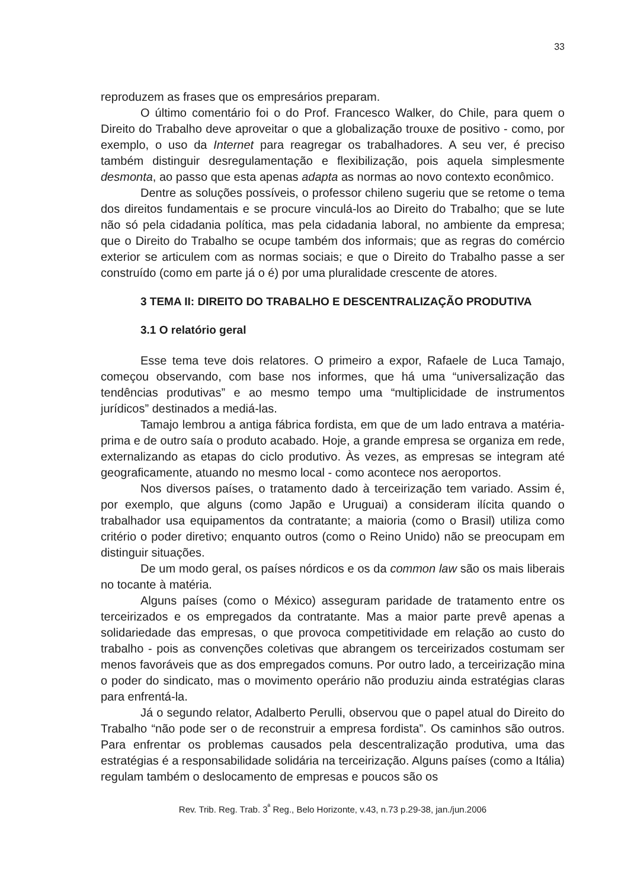33
reproduzem as frases que os empresários preparam.
O último comentário foi o do Prof. Francesco Walker, do Chile, para quem o Direito do Trabalho deve aproveitar o que a globalização trouxe de positivo - como, por exemplo, o uso da Internet para reagregar os trabalhadores. A seu ver, é preciso também distinguir desregulamentação e flexibilização, pois aquela simplesmente desmonta, ao passo que esta apenas adapta as normas ao novo contexto econômico.
Dentre as soluções possíveis, o professor chileno sugeriu que se retome o tema dos direitos fundamentais e se procure vinculá-los ao Direito do Trabalho; que se lute não só pela cidadania política, mas pela cidadania laboral, no ambiente da empresa; que o Direito do Trabalho se ocupe também dos informais; que as regras do comércio exterior se articulem com as normas sociais; e que o Direito do Trabalho passe a ser construído (como em parte já o é) por uma pluralidade crescente de atores.
3 TEMA II: DIREITO DO TRABALHO E DESCENTRALIZAÇÃO PRODUTIVA
3.1 O relatório geral
Esse tema teve dois relatores. O primeiro a expor, Rafaele de Luca Tamajo, começou observando, com base nos informes, que há uma “universalização das tendências produtivas” e ao mesmo tempo uma “multiplicidade de instrumentos jurídicos” destinados a mediá-las.
Tamajo lembrou a antiga fábrica fordista, em que de um lado entrava a matéria-prima e de outro saía o produto acabado. Hoje, a grande empresa se organiza em rede, externalizando as etapas do ciclo produtivo. Às vezes, as empresas se integram até geograficamente, atuando no mesmo local - como acontece nos aeroportos.
Nos diversos países, o tratamento dado à terceirização tem variado. Assim é, por exemplo, que alguns (como Japão e Uruguai) a consideram ilícita quando o trabalhador usa equipamentos da contratante; a maioria (como o Brasil) utiliza como critério o poder diretivo; enquanto outros (como o Reino Unido) não se preocupam em distinguir situações.
De um modo geral, os países nórdicos e os da common law são os mais liberais no tocante à matéria.
Alguns países (como o México) asseguram paridade de tratamento entre os terceirizados e os empregados da contratante. Mas a maior parte prevê apenas a solidariedade das empresas, o que provoca competitividade em relação ao custo do trabalho - pois as convenções coletivas que abrangem os terceirizados costumam ser menos favoráveis que as dos empregados comuns. Por outro lado, a terceirização mina o poder do sindicato, mas o movimento operário não produziu ainda estratégias claras para enfrentá-la.
Já o segundo relator, Adalberto Perulli, observou que o papel atual do Direito do Trabalho “não pode ser o de reconstruir a empresa fordista”. Os caminhos são outros. Para enfrentar os problemas causados pela descentralização produtiva, uma das estratégias é a responsabilidade solidária na terceirização. Alguns países (como a Itália) regulam também o deslocamento de empresas e poucos são os
Rev. Trib. Reg. Trab. 3<sup>ª</sup> Reg., Belo Horizonte, v.43, n.73 p.29-38, jan./jun.2006